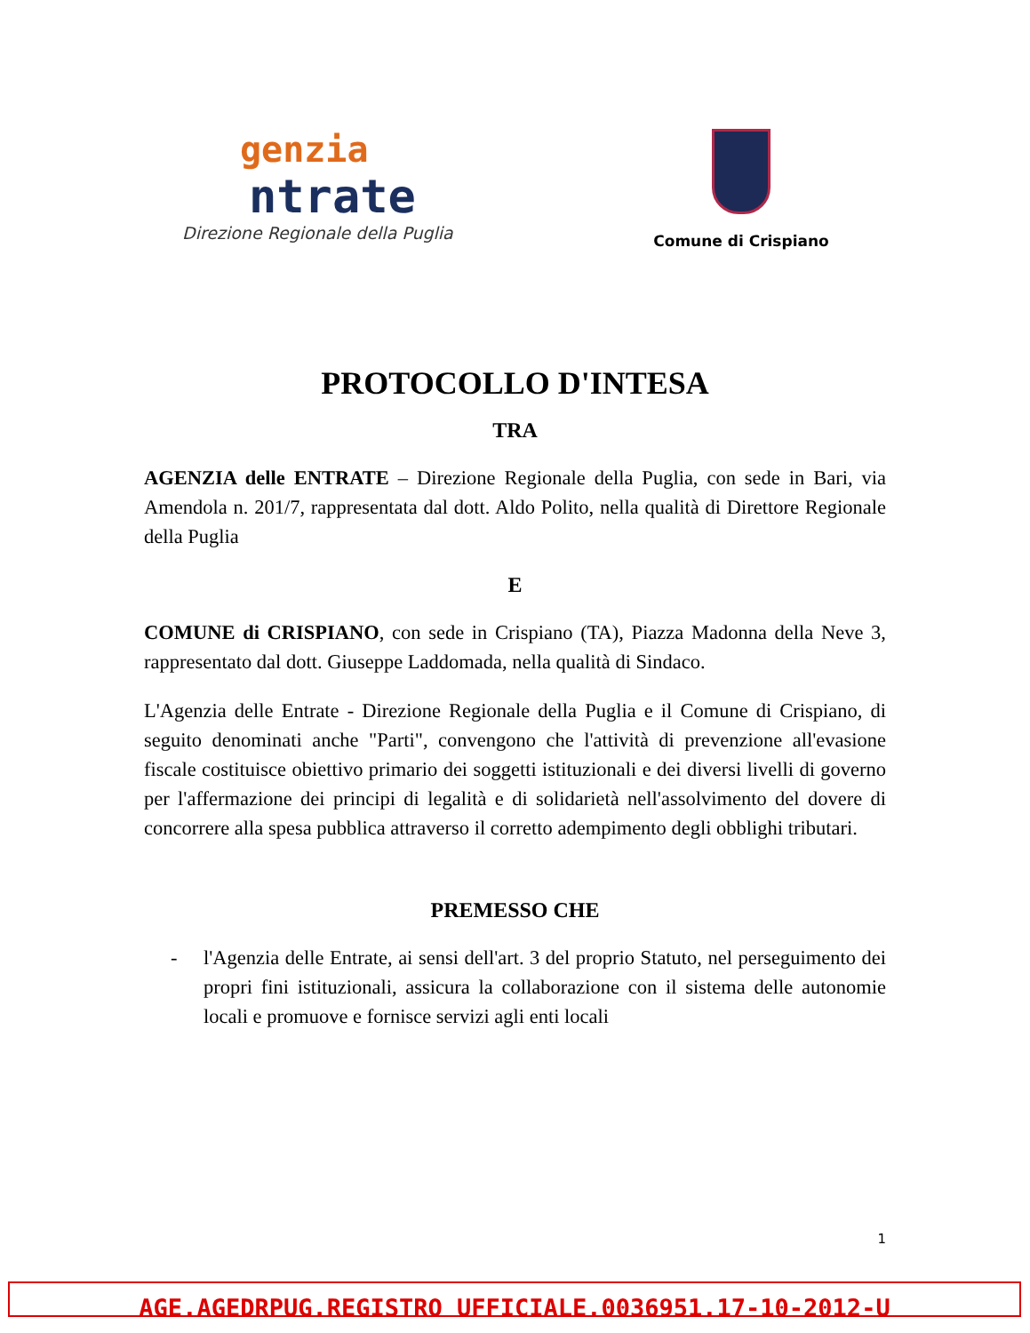genzia
ntrate
Direzione Regionale della Puglia
Comune di Crispiano
PROTOCOLLO D'INTESA
TRA
AGENZIA delle ENTRATE – Direzione Regionale della Puglia, con sede in Bari, via Amendola n. 201/7, rappresentata dal dott. Aldo Polito, nella qualità di Direttore Regionale della Puglia
E
COMUNE di CRISPIANO, con sede in Crispiano (TA), Piazza Madonna della Neve 3, rappresentato dal dott. Giuseppe Laddomada, nella qualità di Sindaco.
L'Agenzia delle Entrate - Direzione Regionale della Puglia e il Comune di Crispiano, di seguito denominati anche "Parti", convengono che l'attività di prevenzione all'evasione fiscale costituisce obiettivo primario dei soggetti istituzionali e dei diversi livelli di governo per l'affermazione dei principi di legalità e di solidarietà nell'assolvimento del dovere di concorrere alla spesa pubblica attraverso il corretto adempimento degli obblighi tributari.
PREMESSO CHE
- l'Agenzia delle Entrate, ai sensi dell'art. 3 del proprio Statuto, nel perseguimento dei propri fini istituzionali, assicura la collaborazione con il sistema delle autonomie locali e promuove e fornisce servizi agli enti locali
1
AGE.AGEDRPUG.REGISTRO UFFICIALE.0036951.17-10-2012-U